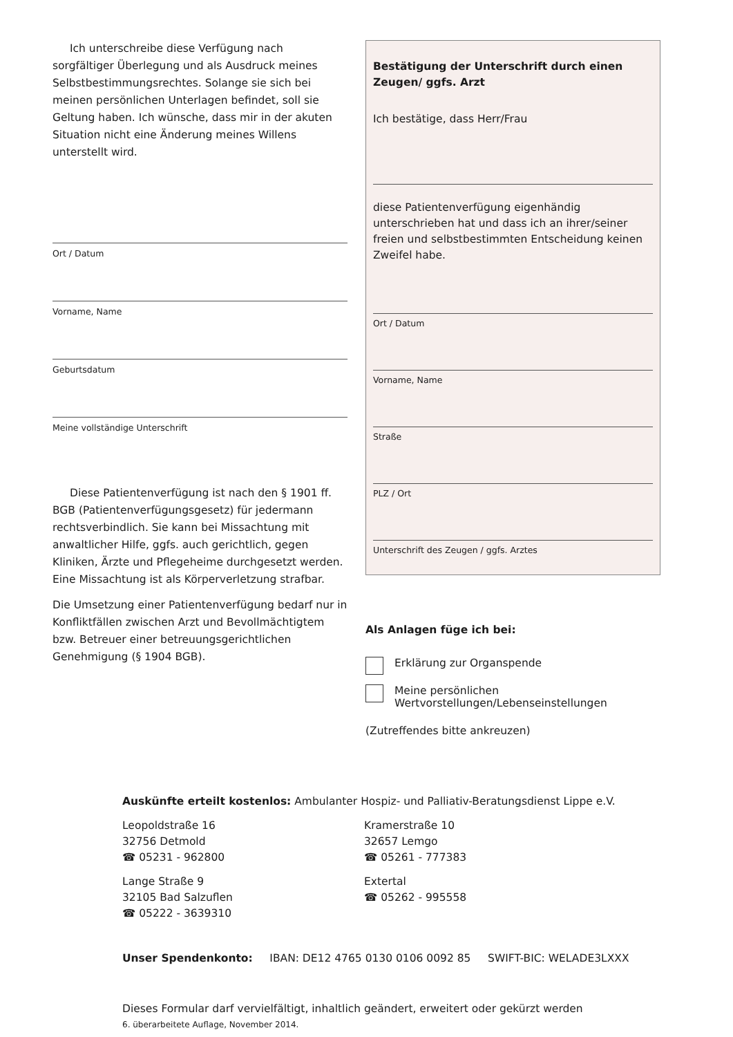Ich unterschreibe diese Verfügung nach sorgfältiger Überlegung und als Ausdruck meines Selbstbestimmungsrechtes. Solange sie sich bei meinen persönlichen Unterlagen befindet, soll sie Geltung haben. Ich wünsche, dass mir in der akuten Situation nicht eine Änderung meines Willens unterstellt wird.
Ort / Datum
Vorname, Name
Geburtsdatum
Meine vollständige Unterschrift
Diese Patientenverfügung ist nach den § 1901 ff. BGB (Patientenverfügungsgesetz) für jedermann rechtsverbindlich. Sie kann bei Missachtung mit anwaltlicher Hilfe, ggfs. auch gerichtlich, gegen Kliniken, Ärzte und Pflegeheime durchgesetzt werden. Eine Missachtung ist als Körperverletzung strafbar.
Die Umsetzung einer Patientenverfügung bedarf nur in Konfliktfällen zwischen Arzt und Bevollmächtigtem bzw. Betreuer einer betreuungsgerichtlichen Genehmigung (§ 1904 BGB).
Bestätigung der Unterschrift durch einen Zeugen/ ggfs. Arzt
Ich bestätige, dass Herr/Frau
diese Patientenverfügung eigenhändig unterschrieben hat und dass ich an ihrer/seiner freien und selbstbestimmten Entscheidung keinen Zweifel habe.
Ort / Datum
Vorname, Name
Straße
PLZ / Ort
Unterschrift des Zeugen / ggfs. Arztes
Als Anlagen füge ich bei:
Erklärung zur Organspende
Meine persönlichen Wertvorstellungen/Lebenseinstellungen
(Zutreffendes bitte ankreuzen)
Auskünfte erteilt kostenlos: Ambulanter Hospiz- und Palliativ-Beratungsdienst Lippe e.V.
Leopoldstraße 16
32756 Detmold
☎ 05231 - 962800
Lange Straße 9
32105 Bad Salzuflen
☎ 05222 - 3639310
Kramerstraße 10
32657 Lemgo
☎ 05261 - 777383
Extertal
☎ 05262 - 995558
Unser Spendenkonto: IBAN: DE12 4765 0130 0106 0092 85 SWIFT-BIC: WELADE3LXXX
Dieses Formular darf vervielfältigt, inhaltlich geändert, erweitert oder gekürzt werden
6. überarbeitete Auflage, November 2014.